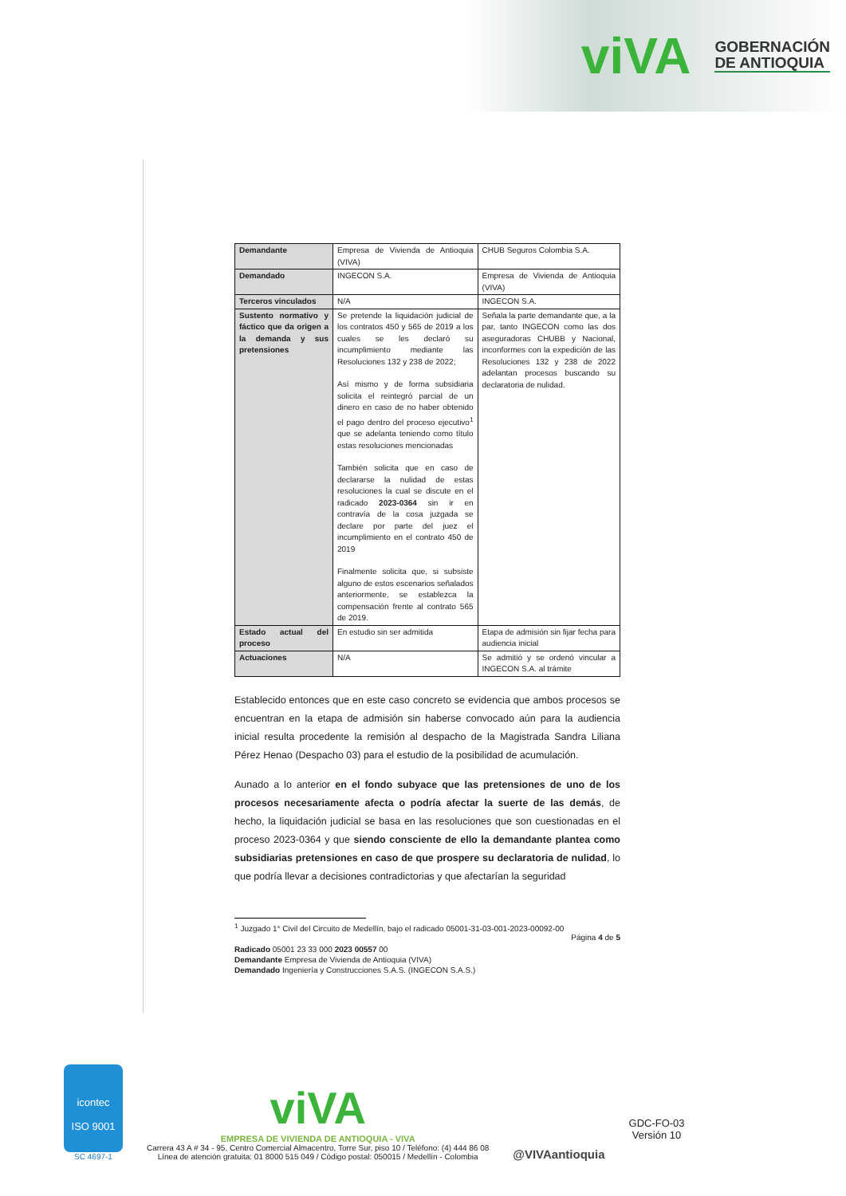viVA
GOBERNACIÓN
DE ANTIOQUIA
| Demandante | Empresa de Vivienda de Antioquia (VIVA) | CHUB Seguros Colombia S.A. |
| Demandado | INGECON S.A. | Empresa de Vivienda de Antioquia (VIVA) |
| Terceros vinculados | N/A | INGECON S.A. |
| Sustento normativo y fáctico que da origen a la demanda y sus pretensiones | Se pretende la liquidación judicial de los contratos 450 y 565 de 2019 a los cuales se les declaró su incumplimiento mediante las Resoluciones 132 y 238 de 2022; Así mismo y de forma subsidiaria solicita el reintegró parcial de un dinero en caso de no haber obtenido el pago dentro del proceso ejecutivo<sup>1</sup> que se adelanta teniendo como título estas resoluciones mencionadas También solicita que en caso de declararse la nulidad de estas resoluciones la cual se discute en el radicado 2023-0364 sin ir en contravía de la cosa juzgada se declare por parte del juez el incumplimiento en el contrato 450 de 2019 Finalmente solicita que, si subsiste alguno de estos escenarios señalados anteriormente, se establezca la compensación frente al contrato 565 de 2019. | Señala la parte demandante que, a la par, tanto INGECON como las dos aseguradoras CHUBB y Nacional, inconformes con la expedición de las Resoluciones 132 y 238 de 2022 adelantan procesos buscando su declaratoria de nulidad. |
| Estado actual del proceso | En estudio sin ser admitida | Etapa de admisión sin fijar fecha para audiencia inicial |
| Actuaciones | N/A | Se admitió y se ordenó vincular a INGECON S.A. al trámite |
Establecido entonces que en este caso concreto se evidencia que ambos procesos se encuentran en la etapa de admisión sin haberse convocado aún para la audiencia inicial resulta procedente la remisión al despacho de la Magistrada Sandra Liliana Pérez Henao (Despacho 03) para el estudio de la posibilidad de acumulación.
Aunado a lo anterior en el fondo subyace que las pretensiones de uno de los procesos necesariamente afecta o podría afectar la suerte de las demás, de hecho, la liquidación judicial se basa en las resoluciones que son cuestionadas en el proceso 2023-0364 y que siendo consciente de ello la demandante plantea como subsidiarias pretensiones en caso de que prospere su declaratoria de nulidad, lo que podría llevar a decisiones contradictorias y que afectarían la seguridad
<sup>1</sup> Juzgado 1° Civil del Circuito de Medellín, bajo el radicado 05001-31-03-001-2023-00092-00
Página 4 de 5
Radicado 05001 23 33 000 2023 00557 00
Demandante Empresa de Vivienda de Antioquia (VIVA)
Demandado Ingeniería y Construcciones S.A.S. (INGECON S.A.S.)
icontec
ISO 9001
SC 4697-1
viVA
EMPRESA DE VIVIENDA DE ANTIOQUIA - VIVA
Carrera 43 A # 34 - 95, Centro Comercial Almacentro, Torre Sur, piso 10 / Teléfono: (4) 444 86 08
Línea de atención gratuita: 01 8000 515 049 / Código postal: 050015 / Medellín - Colombia
@VIVAantioquia
GDC-FO-03
Versión 10